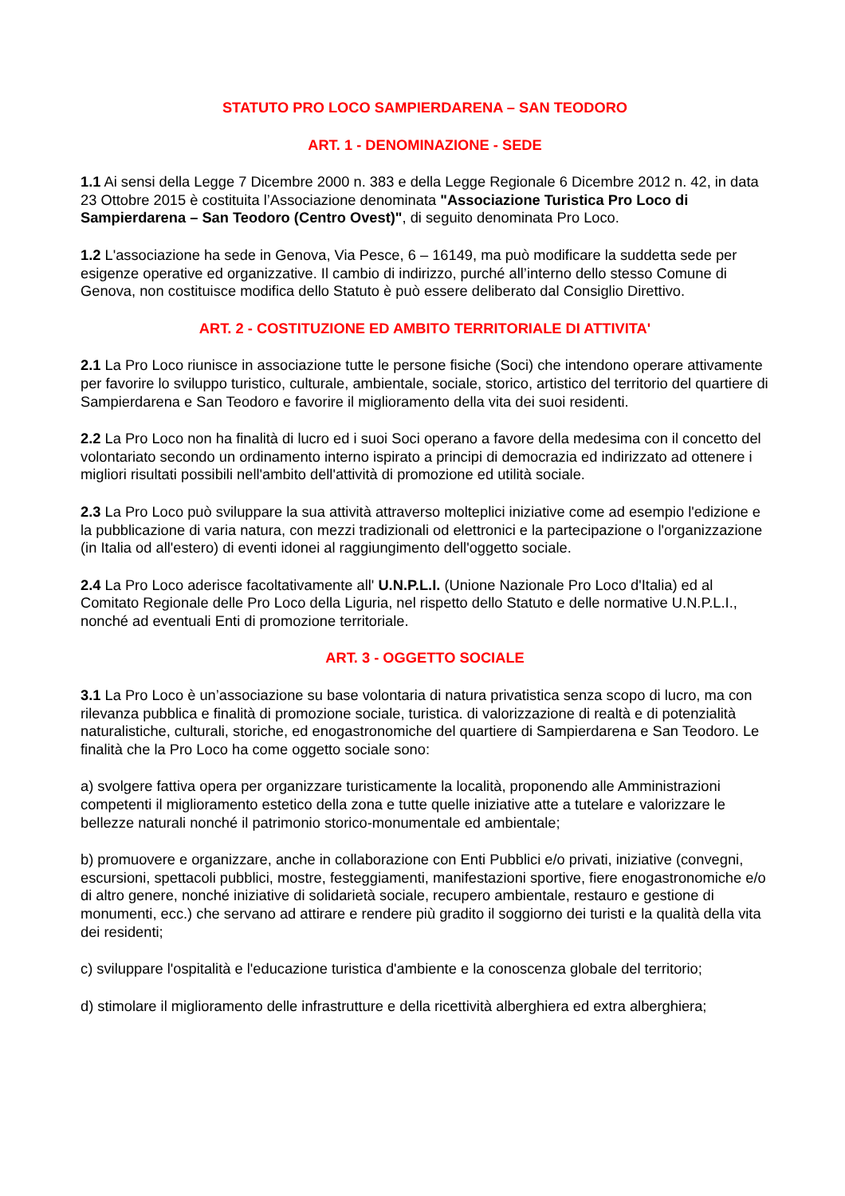STATUTO PRO LOCO SAMPIERDARENA – SAN TEODORO
ART. 1 - DENOMINAZIONE - SEDE
1.1 Ai sensi della Legge 7 Dicembre 2000 n. 383 e della Legge Regionale 6 Dicembre 2012 n. 42, in data 23 Ottobre 2015 è costituita l’Associazione denominata "Associazione Turistica Pro Loco di Sampierdarena – San Teodoro (Centro Ovest)", di seguito denominata Pro Loco.
1.2 L'associazione ha sede in Genova, Via Pesce, 6 – 16149, ma può modificare la suddetta sede per esigenze operative ed organizzative. Il cambio di indirizzo, purché all’interno dello stesso Comune di Genova, non costituisce modifica dello Statuto è può essere deliberato dal Consiglio Direttivo.
ART. 2 - COSTITUZIONE ED AMBITO TERRITORIALE DI ATTIVITA'
2.1 La Pro Loco riunisce in associazione tutte le persone fisiche (Soci) che intendono operare attivamente per favorire lo sviluppo turistico, culturale, ambientale, sociale, storico, artistico del territorio del quartiere di Sampierdarena e San Teodoro e favorire il miglioramento della vita dei suoi residenti.
2.2 La Pro Loco non ha finalità di lucro ed i suoi Soci operano a favore della medesima con il concetto del volontariato secondo un ordinamento interno ispirato a principi di democrazia ed indirizzato ad ottenere i migliori risultati possibili nell'ambito dell'attività di promozione ed utilità sociale.
2.3 La Pro Loco può sviluppare la sua attività attraverso molteplici iniziative come ad esempio l'edizione e la pubblicazione di varia natura, con mezzi tradizionali od elettronici e la partecipazione o l'organizzazione (in Italia od all'estero) di eventi idonei al raggiungimento dell'oggetto sociale.
2.4 La Pro Loco aderisce facoltativamente all' U.N.P.L.I. (Unione Nazionale Pro Loco d'Italia) ed al Comitato Regionale delle Pro Loco della Liguria, nel rispetto dello Statuto e delle normative U.N.P.L.I., nonché ad eventuali Enti di promozione territoriale.
ART. 3 - OGGETTO SOCIALE
3.1 La Pro Loco è un’associazione su base volontaria di natura privatistica senza scopo di lucro, ma con rilevanza pubblica e finalità di promozione sociale, turistica. di valorizzazione di realtà e di potenzialità naturalistiche, culturali, storiche, ed enogastronomiche del quartiere di Sampierdarena e San Teodoro. Le finalità che la Pro Loco ha come oggetto sociale sono:
a) svolgere fattiva opera per organizzare turisticamente la località, proponendo alle Amministrazioni competenti il miglioramento estetico della zona e tutte quelle iniziative atte a tutelare e valorizzare le bellezze naturali nonché il patrimonio storico-monumentale ed ambientale;
b) promuovere e organizzare, anche in collaborazione con Enti Pubblici e/o privati, iniziative (convegni, escursioni, spettacoli pubblici, mostre, festeggiamenti, manifestazioni sportive, fiere enogastronomiche e/o di altro genere, nonché iniziative di solidarietà sociale, recupero ambientale, restauro e gestione di monumenti, ecc.) che servano ad attirare e rendere più gradito il soggiorno dei turisti e la qualità della vita dei residenti;
c) sviluppare l'ospitalità e l'educazione turistica d'ambiente e la conoscenza globale del territorio;
d) stimolare il miglioramento delle infrastrutture e della ricettività alberghiera ed extra alberghiera;